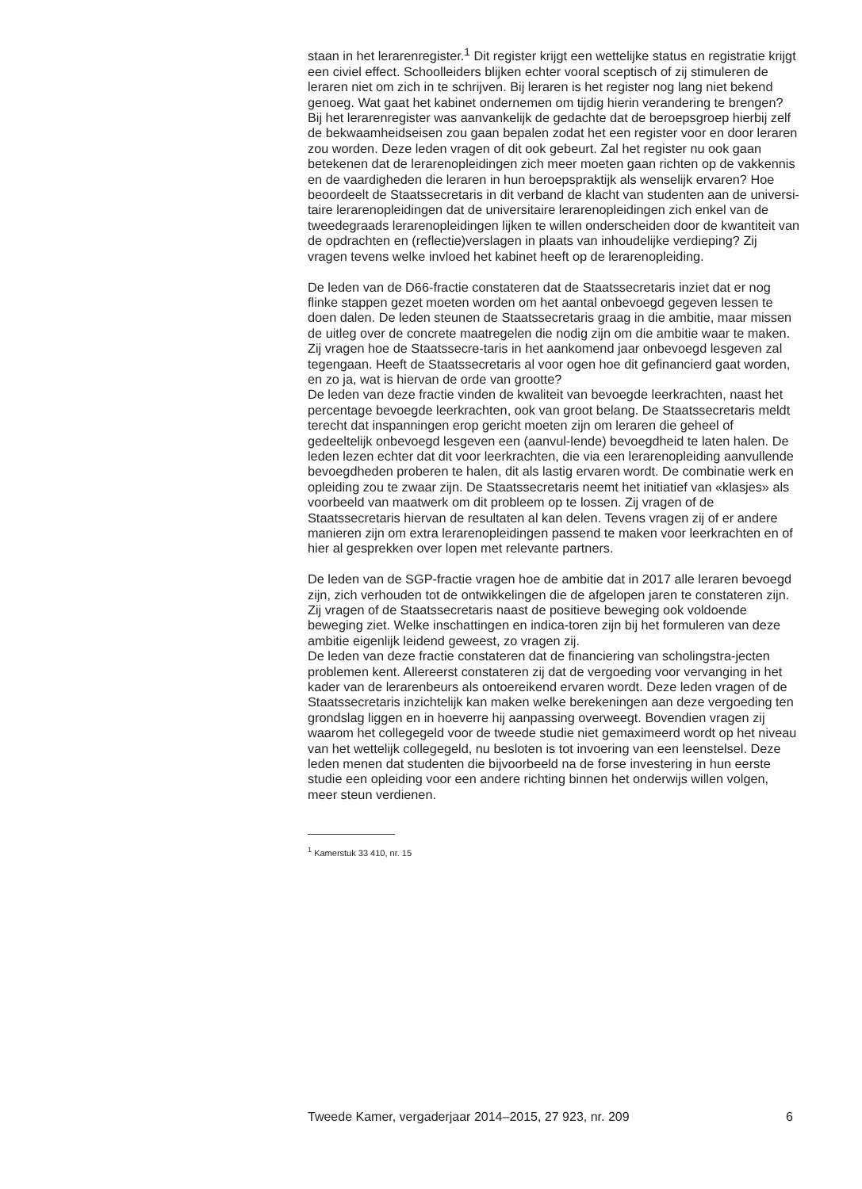staan in het lerarenregister.<sup>1</sup> Dit register krijgt een wettelijke status en registratie krijgt een civiel effect. Schoolleiders blijken echter vooral sceptisch of zij stimuleren de leraren niet om zich in te schrijven. Bij leraren is het register nog lang niet bekend genoeg. Wat gaat het kabinet ondernemen om tijdig hierin verandering te brengen?
Bij het lerarenregister was aanvankelijk de gedachte dat de beroepsgroep hierbij zelf de bekwaamheidseisen zou gaan bepalen zodat het een register voor en door leraren zou worden. Deze leden vragen of dit ook gebeurt. Zal het register nu ook gaan betekenen dat de lerarenopleidingen zich meer moeten gaan richten op de vakkennis en de vaardigheden die leraren in hun beroepspraktijk als wenselijk ervaren? Hoe beoordeelt de Staatssecretaris in dit verband de klacht van studenten aan de universi-taire lerarenopleidingen dat de universitaire lerarenopleidingen zich enkel van de tweedegraads lerarenopleidingen lijken te willen onderscheiden door de kwantiteit van de opdrachten en (reflectie)verslagen in plaats van inhoudelijke verdieping? Zij vragen tevens welke invloed het kabinet heeft op de lerarenopleiding.
De leden van de D66-fractie constateren dat de Staatssecretaris inziet dat er nog flinke stappen gezet moeten worden om het aantal onbevoegd gegeven lessen te doen dalen. De leden steunen de Staatssecretaris graag in die ambitie, maar missen de uitleg over de concrete maatregelen die nodig zijn om die ambitie waar te maken. Zij vragen hoe de Staatssecre-taris in het aankomend jaar onbevoegd lesgeven zal tegengaan. Heeft de Staatssecretaris al voor ogen hoe dit gefinancierd gaat worden, en zo ja, wat is hiervan de orde van grootte?
De leden van deze fractie vinden de kwaliteit van bevoegde leerkrachten, naast het percentage bevoegde leerkrachten, ook van groot belang. De Staatssecretaris meldt terecht dat inspanningen erop gericht moeten zijn om leraren die geheel of gedeeltelijk onbevoegd lesgeven een (aanvul-lende) bevoegdheid te laten halen. De leden lezen echter dat dit voor leerkrachten, die via een lerarenopleiding aanvullende bevoegdheden proberen te halen, dit als lastig ervaren wordt. De combinatie werk en opleiding zou te zwaar zijn. De Staatssecretaris neemt het initiatief van «klasjes» als voorbeeld van maatwerk om dit probleem op te lossen. Zij vragen of de Staatssecretaris hiervan de resultaten al kan delen. Tevens vragen zij of er andere manieren zijn om extra lerarenopleidingen passend te maken voor leerkrachten en of hier al gesprekken over lopen met relevante partners.
De leden van de SGP-fractie vragen hoe de ambitie dat in 2017 alle leraren bevoegd zijn, zich verhouden tot de ontwikkelingen die de afgelopen jaren te constateren zijn. Zij vragen of de Staatssecretaris naast de positieve beweging ook voldoende beweging ziet. Welke inschattingen en indica-toren zijn bij het formuleren van deze ambitie eigenlijk leidend geweest, zo vragen zij.
De leden van deze fractie constateren dat de financiering van scholingstra-jecten problemen kent. Allereerst constateren zij dat de vergoeding voor vervanging in het kader van de lerarenbeurs als ontoereikend ervaren wordt. Deze leden vragen of de Staatssecretaris inzichtelijk kan maken welke berekeningen aan deze vergoeding ten grondslag liggen en in hoeverre hij aanpassing overweegt. Bovendien vragen zij waarom het collegegeld voor de tweede studie niet gemaximeerd wordt op het niveau van het wettelijk collegegeld, nu besloten is tot invoering van een leenstelsel. Deze leden menen dat studenten die bijvoorbeeld na de forse investering in hun eerste studie een opleiding voor een andere richting binnen het onderwijs willen volgen, meer steun verdienen.
<sup>1</sup> Kamerstuk 33 410, nr. 15
Tweede Kamer, vergaderjaar 2014–2015, 27 923, nr. 209 6